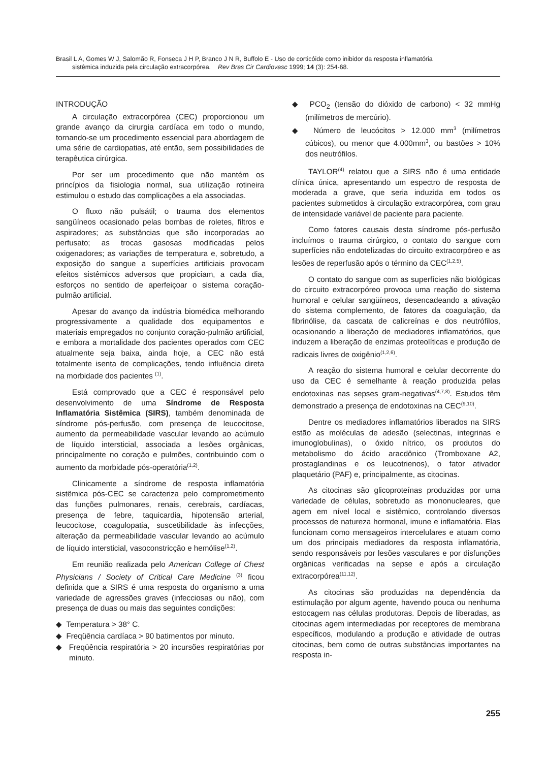Brasil L A, Gomes W J, Salomão R, Fonseca J H P, Branco J N R, Buffolo E - Uso de corticóide como inibidor da resposta inflamatória
sistêmica induzida pela circulação extracorpórea. Rev Bras Cir Cardiovasc 1999; 14 (3): 254-68.
INTRODUÇÃO
A circulação extracorpórea (CEC) proporcionou um grande avanço da cirurgia cardíaca em todo o mundo, tornando-se um procedimento essencial para abordagem de uma série de cardiopatias, até então, sem possibilidades de terapêutica cirúrgica.
Por ser um procedimento que não mantém os princípios da fisiologia normal, sua utilização rotineira estimulou o estudo das complicações a ela associadas.
O fluxo não pulsátil; o trauma dos elementos sangüíneos ocasionado pelas bombas de roletes, filtros e aspiradores; as substâncias que são incorporadas ao perfusato; as trocas gasosas modificadas pelos oxigenadores; as variações de temperatura e, sobretudo, a exposição do sangue a superfícies artificiais provocam efeitos sistêmicos adversos que propiciam, a cada dia, esforços no sentido de aperfeiçoar o sistema coração-pulmão artificial.
Apesar do avanço da indústria biomédica melhorando progressivamente a qualidade dos equipamentos e materiais empregados no conjunto coração-pulmão artificial, e embora a mortalidade dos pacientes operados com CEC atualmente seja baixa, ainda hoje, a CEC não está totalmente isenta de complicações, tendo influência direta na morbidade dos pacientes <sup>(1)</sup>.
Está comprovado que a CEC é responsável pelo desenvolvimento de uma Síndrome de Resposta Inflamatória Sistêmica (SIRS), também denominada de síndrome pós-perfusão, com presença de leucocitose, aumento da permeabilidade vascular levando ao acúmulo de líquido intersticial, associada a lesões orgânicas, principalmente no coração e pulmões, contribuindo com o aumento da morbidade pós-operatória<sup>(1,2)</sup>.
Clinicamente a síndrome de resposta inflamatória sistêmica pós-CEC se caracteriza pelo comprometimento das funções pulmonares, renais, cerebrais, cardíacas, presença de febre, taquicardia, hipotensão arterial, leucocitose, coagulopatia, suscetibilidade às infecções, alteração da permeabilidade vascular levando ao acúmulo de líquido intersticial, vasoconstricção e hemólise<sup>(1,2)</sup>.
Em reunião realizada pelo American College of Chest Physicians / Society of Critical Care Medicine <sup>(3)</sup> ficou definida que a SIRS é uma resposta do organismo a uma variedade de agressões graves (infecciosas ou não), com presença de duas ou mais das seguintes condições:
◆ Temperatura > 38° C.
◆ Freqüência cardíaca > 90 batimentos por minuto.
◆ Freqüência respiratória > 20 incursões respiratórias por minuto.
◆ PCO<sub>2</sub> (tensão do dióxido de carbono) < 32 mmHg (milímetros de mercúrio).
◆ Número de leucócitos > 12.000 mm<sup>3</sup> (milímetros cúbicos), ou menor que 4.000mm<sup>3</sup>, ou bastões > 10% dos neutrófilos.
TAYLOR<sup>(4)</sup> relatou que a SIRS não é uma entidade clínica única, apresentando um espectro de resposta de moderada a grave, que seria induzida em todos os pacientes submetidos à circulação extracorpórea, com grau de intensidade variável de paciente para paciente.
Como fatores causais desta síndrome pós-perfusão incluímos o trauma cirúrgico, o contato do sangue com superfícies não endotelizadas do circuito extracorpóreo e as lesões de reperfusão após o término da CEC<sup>(1,2,5)</sup>.
O contato do sangue com as superfícies não biológicas do circuito extracorpóreo provoca uma reação do sistema humoral e celular sangüíneos, desencadeando a ativação do sistema complemento, de fatores da coagulação, da fibrinólise, da cascata de calicreínas e dos neutrófilos, ocasionando a liberação de mediadores inflamatórios, que induzem a liberação de enzimas proteolíticas e produção de radicais livres de oxigênio<sup>(1,2,6)</sup>.
A reação do sistema humoral e celular decorrente do uso da CEC é semelhante à reação produzida pelas endotoxinas nas sepses gram-negativas<sup>(4,7,8)</sup>. Estudos têm demonstrado a presença de endotoxinas na CEC<sup>(9,10)</sup>.
Dentre os mediadores inflamatórios liberados na SIRS estão as moléculas de adesão (selectinas, integrinas e imunoglobulinas), o óxido nítrico, os produtos do metabolismo do ácido aracdônico (Tromboxane A2, prostaglandinas e os leucotrienos), o fator ativador plaquetário (PAF) e, principalmente, as citocinas.
As citocinas são glicoproteínas produzidas por uma variedade de células, sobretudo as mononucleares, que agem em nível local e sistêmico, controlando diversos processos de natureza hormonal, imune e inflamatória. Elas funcionam como mensageiros intercelulares e atuam como um dos principais mediadores da resposta inflamatória, sendo responsáveis por lesões vasculares e por disfunções orgânicas verificadas na sepse e após a circulação extracorpórea<sup>(11,12)</sup>.
As citocinas são produzidas na dependência da estimulação por algum agente, havendo pouca ou nenhuma estocagem nas células produtoras. Depois de liberadas, as citocinas agem intermediadas por receptores de membrana específicos, modulando a produção e atividade de outras citocinas, bem como de outras substâncias importantes na resposta in-
255